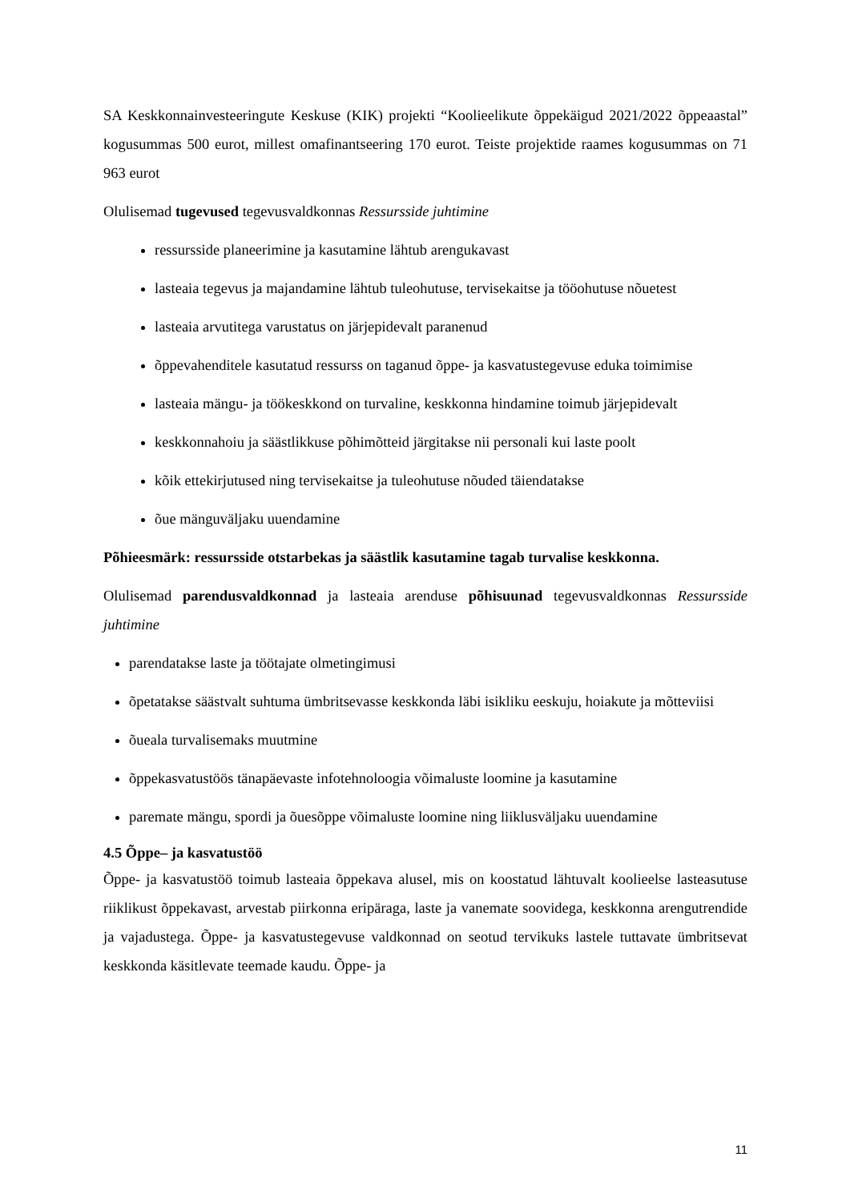SA Keskkonnainvesteeringute Keskuse (KIK) projekti “Koolieelikute õppekäigud 2021/2022 õppeaastal” kogusummas 500 eurot, millest omafinantseering 170 eurot. Teiste projektide raames kogusummas on 71 963 eurot
Olulisemad tugevused tegevusvaldkonnas Ressursside juhtimine
ressursside planeerimine ja kasutamine lähtub arengukavast
lasteaia tegevus ja majandamine lähtub tuleohutuse, tervisekaitse ja tööohutuse nõuetest
lasteaia arvutitega varustatus on järjepidevalt paranenud
õppevahenditele kasutatud ressurss on taganud õppe- ja kasvatustegevuse eduka toimimise
lasteaia mängu- ja töökeskkond on turvaline, keskkonna hindamine toimub järjepidevalt
keskkonnahoiu ja säästlikkuse põhimõtteid järgitakse nii personali kui laste poolt
kõik ettekirjutused ning tervisekaitse ja tuleohutuse nõuded täiendatakse
õue mänguväljaku uuendamine
Põhieesmärk: ressursside otstarbekas ja säästlik kasutamine tagab turvalise keskkonna.
Olulisemad parendusvaldkonnad ja lasteaia arenduse põhisuunad tegevusvaldkonnas Ressursside juhtimine
parendatakse laste ja töötajate olmetingimusi
õpetatakse säästvalt suhtuma ümbritsevasse keskkonda läbi isikliku eeskuju, hoiakute ja mõtteviisi
õueala turvalisemaks muutmine
õppekasvatustöös tänapäevaste infotehnoloogia võimaluste loomine ja kasutamine
paremate mängu, spordi ja õuesõppe võimaluste loomine ning liiklusväljaku uuendamine
4.5 Õppe– ja kasvatustöö
Õppe- ja kasvatustöö toimub lasteaia õppekava alusel, mis on koostatud lähtuvalt koolieelse lasteasutuse riiklikust õppekavast, arvestab piirkonna eripäraga, laste ja vanemate soovidega, keskkonna arengutrendide ja vajadustega. Õppe- ja kasvatustegevuse valdkonnad on seotud tervikuks lastele tuttavate ümbritsevat keskkonda käsitlevate teemade kaudu. Õppe- ja
11